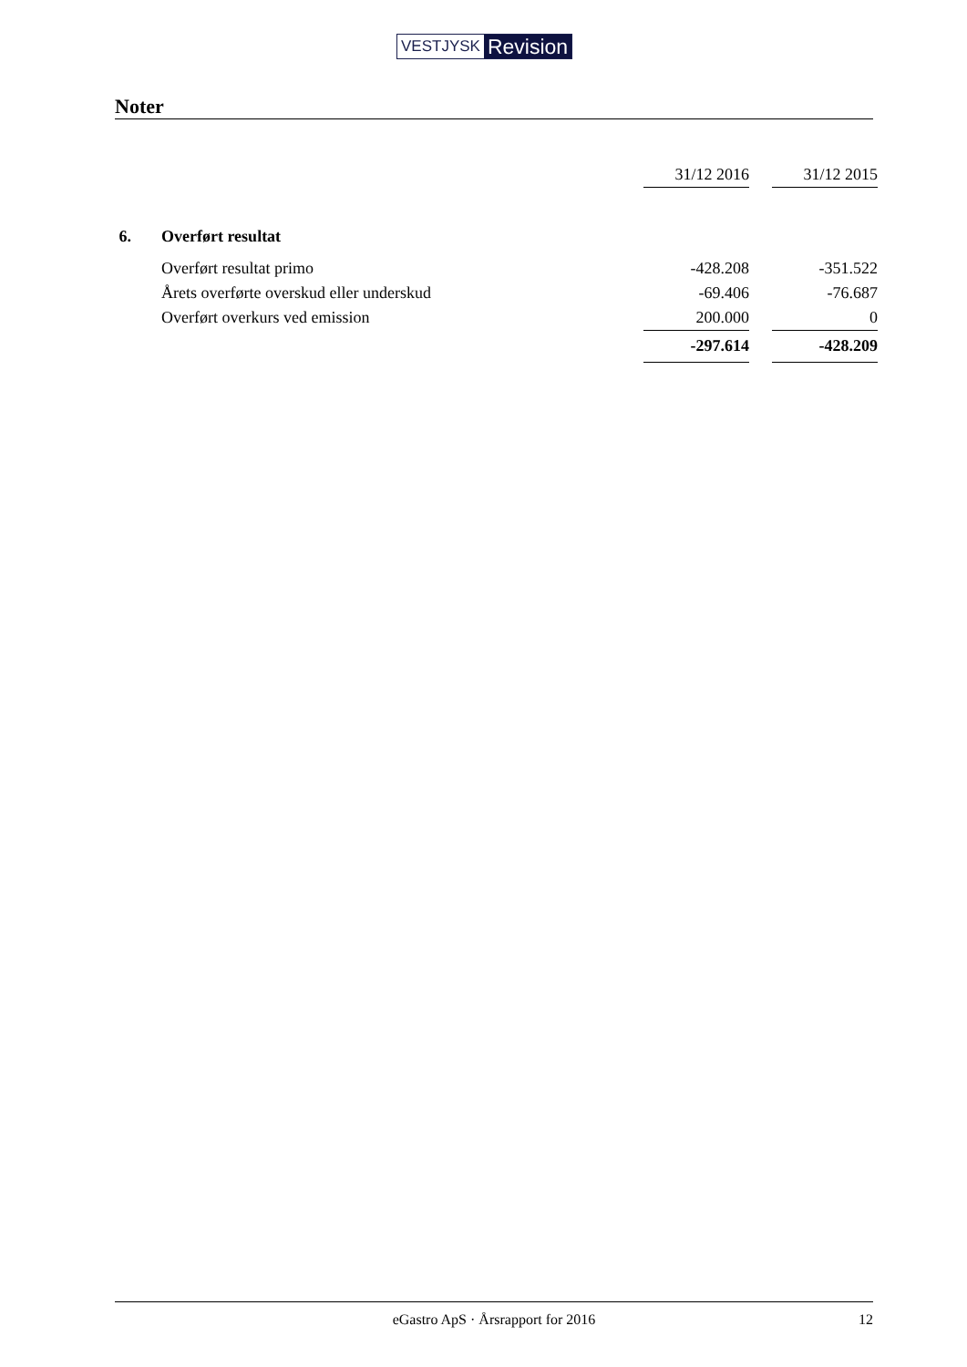VESTJYSK Revision
Noter
| | | 31/12 2016 | | 31/12 2015 |
| --- | --- | --- | --- | --- |
| 6. | Overført resultat | | | |
| | Overført resultat primo | -428.208 | | -351.522 |
| | Årets overførte overskud eller underskud | -69.406 | | -76.687 |
| | Overført overkurs ved emission | 200.000 | | 0 |
| | | -297.614 | | -428.209 |
eGastro ApS · Årsrapport for 2016 12